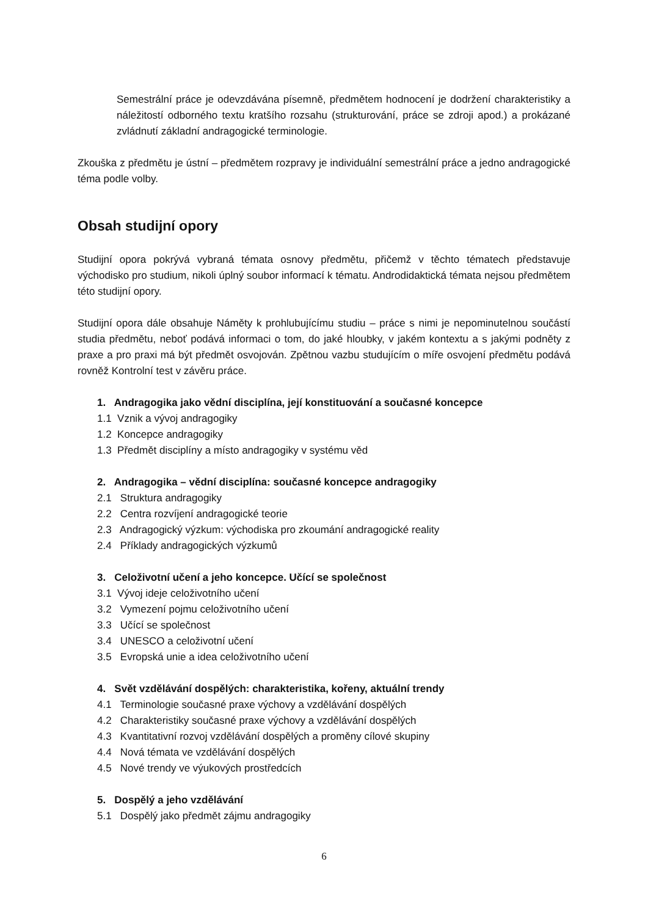Semestrální práce je odevzdávána písemně, předmětem hodnocení je dodržení charakteristiky a náležitostí odborného textu kratšího rozsahu (strukturování, práce se zdroji apod.) a prokázané zvládnutí základní andragogické terminologie.
Zkouška z předmětu je ústní – předmětem rozpravy je individuální semestrální práce a jedno andragogické téma podle volby.
Obsah studijní opory
Studijní opora pokrývá vybraná témata osnovy předmětu, přičemž v těchto tématech představuje východisko pro studium, nikoli úplný soubor informací k tématu. Androdidaktická témata nejsou předmětem této studijní opory.
Studijní opora dále obsahuje Náměty k prohlubujícímu studiu – práce s nimi je nepominutelnou součástí studia předmětu, neboť podává informaci o tom, do jaké hloubky, v jakém kontextu a s jakými podněty z praxe a pro praxi má být předmět osvojován. Zpětnou vazbu studujícím o míře osvojení předmětu podává rovněž Kontrolní test v závěru práce.
1. Andragogika jako vědní disciplína, její konstituování a současné koncepce
1.1 Vznik a vývoj andragogiky
1.2 Koncepce andragogiky
1.3 Předmět disciplíny a místo andragogiky v systému věd
2. Andragogika – vědní disciplína: současné koncepce andragogiky
2.1 Struktura andragogiky
2.2 Centra rozvíjení andragogické teorie
2.3 Andragogický výzkum: východiska pro zkoumání andragogické reality
2.4 Příklady andragogických výzkumů
3. Celoživotní učení a jeho koncepce. Učící se společnost
3.1 Vývoj ideje celoživotního učení
3.2 Vymezení pojmu celoživotního učení
3.3 Učící se společnost
3.4 UNESCO a celoživotní učení
3.5 Evropská unie a idea celoživotního učení
4. Svět vzdělávání dospělých: charakteristika, kořeny, aktuální trendy
4.1 Terminologie současné praxe výchovy a vzdělávání dospělých
4.2 Charakteristiky současné praxe výchovy a vzdělávání dospělých
4.3 Kvantitativní rozvoj vzdělávání dospělých a proměny cílové skupiny
4.4 Nová témata ve vzdělávání dospělých
4.5 Nové trendy ve výukových prostředcích
5. Dospělý a jeho vzdělávání
5.1 Dospělý jako předmět zájmu andragogiky
6